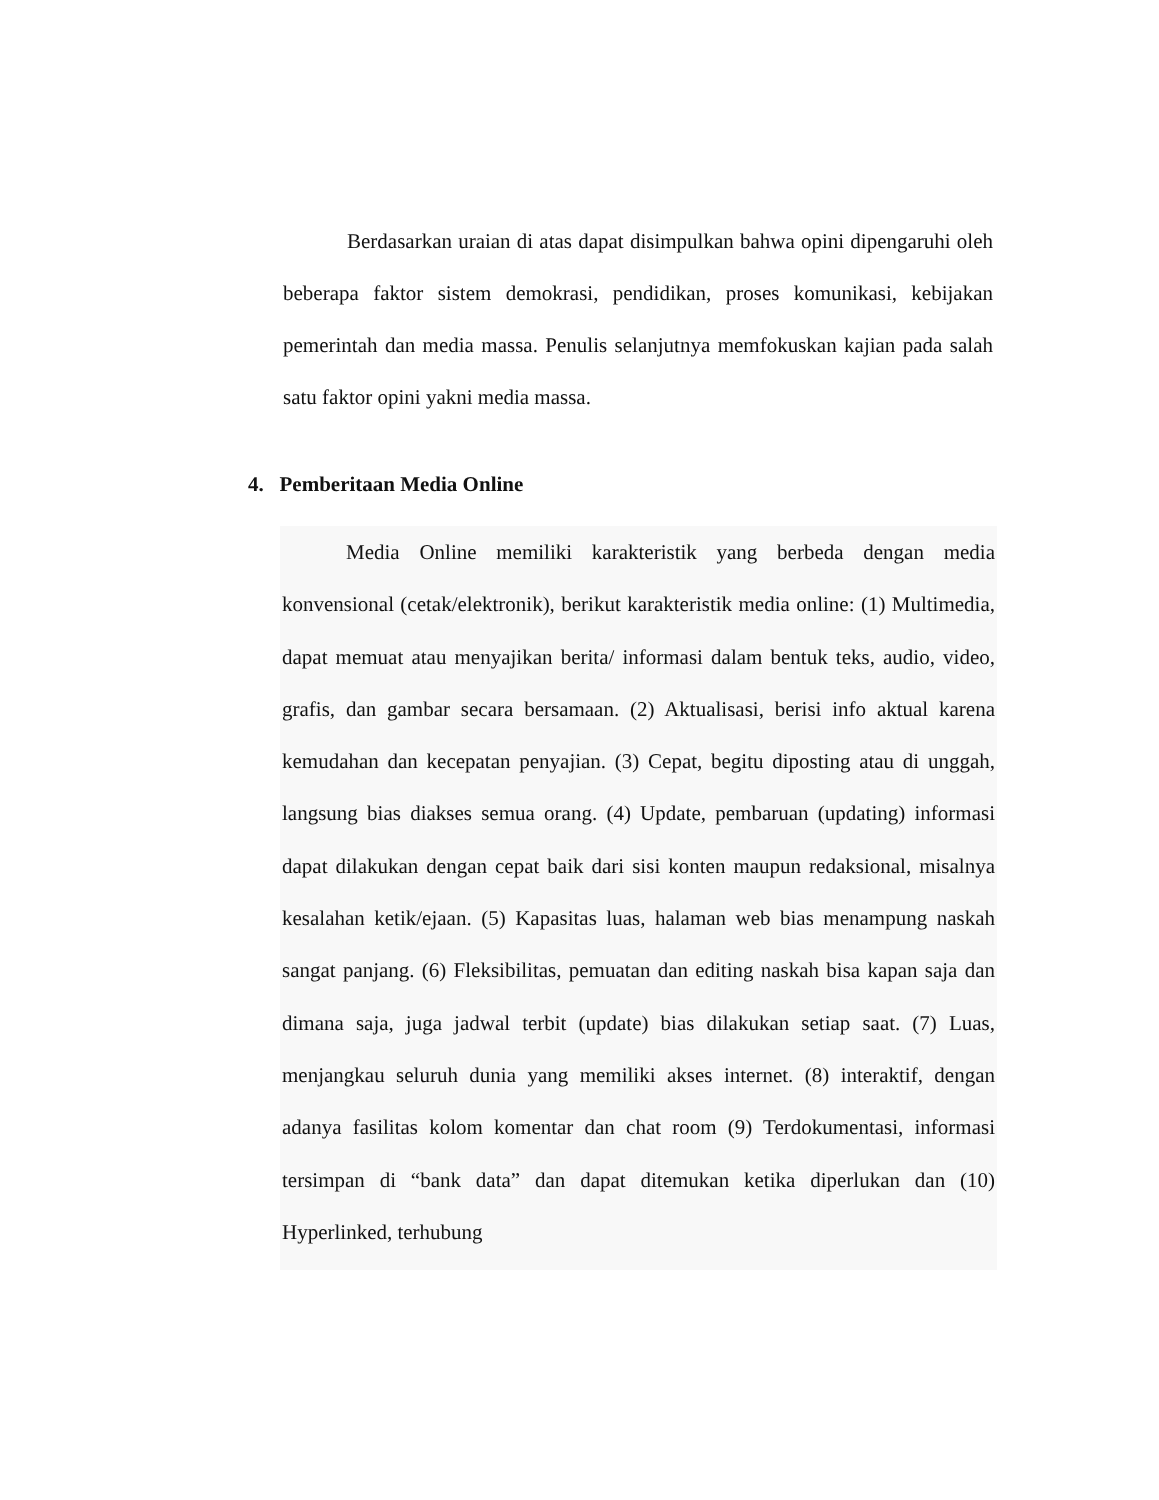Berdasarkan uraian di atas dapat disimpulkan bahwa opini dipengaruhi oleh beberapa faktor sistem demokrasi, pendidikan, proses komunikasi, kebijakan pemerintah dan media massa. Penulis selanjutnya memfokuskan kajian pada salah satu faktor opini yakni media massa.
4. Pemberitaan Media Online
Media Online memiliki karakteristik yang berbeda dengan media konvensional (cetak/elektronik), berikut karakteristik media online: (1) Multimedia, dapat memuat atau menyajikan berita/ informasi dalam bentuk teks, audio, video, grafis, dan gambar secara bersamaan. (2) Aktualisasi, berisi info aktual karena kemudahan dan kecepatan penyajian. (3) Cepat, begitu diposting atau di unggah, langsung bias diakses semua orang. (4) Update, pembaruan (updating) informasi dapat dilakukan dengan cepat baik dari sisi konten maupun redaksional, misalnya kesalahan ketik/ejaan. (5) Kapasitas luas, halaman web bias menampung naskah sangat panjang. (6) Fleksibilitas, pemuatan dan editing naskah bisa kapan saja dan dimana saja, juga jadwal terbit (update) bias dilakukan setiap saat. (7) Luas, menjangkau seluruh dunia yang memiliki akses internet. (8) interaktif, dengan adanya fasilitas kolom komentar dan chat room (9) Terdokumentasi, informasi tersimpan di “bank data” dan dapat ditemukan ketika diperlukan dan (10) Hyperlinked, terhubung